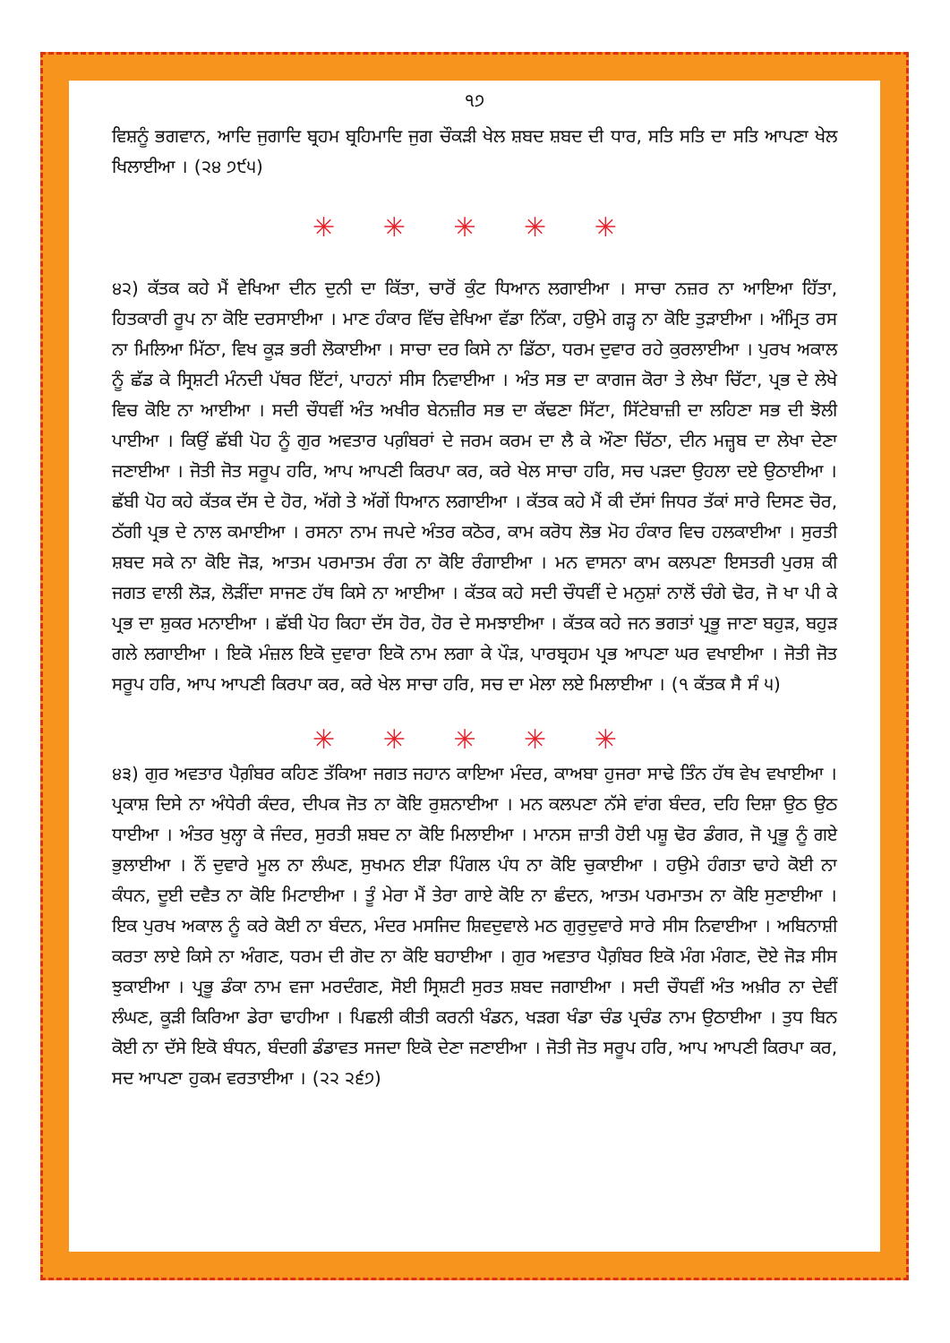੧੭
ਵਿਸ਼ਨੂੰ ਭਗਵਾਨ, ਆਦਿ ਜੁਗਾਦਿ ਬ੍ਰਹਮ ਬ੍ਰਹਿਮਾਦਿ ਜੁਗ ਚੌਕੜੀ ਖੇਲ ਸ਼ਬਦ ਸ਼ਬਦ ਦੀ ਧਾਰ, ਸਤਿ ਸਤਿ ਦਾ ਸਤਿ ਆਪਣਾ ਖੇਲ ਖਿਲਾਈਆ । (੨੪ ੭੯੫)
✳ ✳ ✳ ✳ ✳
੪੨) ਕੱਤਕ ਕਹੇ ਮੈਂ ਵੇਖਿਆ ਦੀਨ ਦੁਨੀ ਦਾ ਕਿੱਤਾ, ਚਾਰੋਂ ਕੁੰਟ ਧਿਆਨ ਲਗਾਈਆ । ਸਾਚਾ ਨਜ਼ਰ ਨਾ ਆਇਆ ਹਿੱਤਾ, ਹਿਤਕਾਰੀ ਰੂਪ ਨਾ ਕੋਇ ਦਰਸਾਈਆ । ਮਾਣ ਹੰਕਾਰ ਵਿੱਚ ਵੇਖਿਆ ਵੱਡਾ ਨਿੱਕਾ, ਹਉਮੇ ਗੜ੍ਹ ਨਾ ਕੋਇ ਤੁੜਾਈਆ । ਅੰਮ੍ਰਿਤ ਰਸ ਨਾ ਮਿਲਿਆ ਮਿੱਠਾ, ਵਿਖ ਕੂੜ ਭਰੀ ਲੋਕਾਈਆ । ਸਾਚਾ ਦਰ ਕਿਸੇ ਨਾ ਡਿੱਠਾ, ਧਰਮ ਦੁਵਾਰ ਰਹੇ ਕੁਰਲਾਈਆ । ਪੁਰਖ ਅਕਾਲ ਨੂੰ ਛੱਡ ਕੇ ਸ੍ਰਿਸ਼ਟੀ ਮੰਨਦੀ ਪੱਥਰ ਇੱਟਾਂ, ਪਾਹਨਾਂ ਸੀਸ ਨਿਵਾਈਆ । ਅੰਤ ਸਭ ਦਾ ਕਾਗਜ ਕੋਰਾ ਤੇ ਲੇਖਾ ਚਿੱਟਾ, ਪ੍ਰਭ ਦੇ ਲੇਖੇ ਵਿਚ ਕੋਇ ਨਾ ਆਈਆ । ਸਦੀ ਚੌਧਵੀਂ ਅੰਤ ਅਖੀਰ ਬੇਨਜ਼ੀਰ ਸਭ ਦਾ ਕੱਢਣਾ ਸਿੱਟਾ, ਸਿੱਟੇਬਾਜ਼ੀ ਦਾ ਲਹਿਣਾ ਸਭ ਦੀ ਝੋਲੀ ਪਾਈਆ । ਕਿਉਂ ਛੱਬੀ ਪੋਹ ਨੂੰ ਗੁਰ ਅਵਤਾਰ ਪਗ਼ੰਬਰਾਂ ਦੇ ਜਰਮ ਕਰਮ ਦਾ ਲੈ ਕੇ ਔਣਾ ਚਿੱਠਾ, ਦੀਨ ਮਜ਼੍ਹਬ ਦਾ ਲੇਖਾ ਦੇਣਾ ਜਣਾਈਆ । ਜੋਤੀ ਜੋਤ ਸਰੂਪ ਹਰਿ, ਆਪ ਆਪਣੀ ਕਿਰਪਾ ਕਰ, ਕਰੇ ਖੇਲ ਸਾਚਾ ਹਰਿ, ਸਚ ਪੜਦਾ ਉਹਲਾ ਦਏ ਉਠਾਈਆ । ਛੱਬੀ ਪੋਹ ਕਹੇ ਕੱਤਕ ਦੱਸ ਦੇ ਹੋਰ, ਅੱਗੇ ਤੇ ਅੱਗੇਂ ਧਿਆਨ ਲਗਾਈਆ । ਕੱਤਕ ਕਹੇ ਮੈਂ ਕੀ ਦੱਸਾਂ ਜਿਧਰ ਤੱਕਾਂ ਸਾਰੇ ਦਿਸਣ ਚੋਰ, ਠੱਗੀ ਪ੍ਰਭ ਦੇ ਨਾਲ ਕਮਾਈਆ । ਰਸਨਾ ਨਾਮ ਜਪਦੇ ਅੰਤਰ ਕਠੋਰ, ਕਾਮ ਕਰੋਧ ਲੋਭ ਮੋਹ ਹੰਕਾਰ ਵਿਚ ਹਲਕਾਈਆ । ਸੁਰਤੀ ਸ਼ਬਦ ਸਕੇ ਨਾ ਕੋਇ ਜੋੜ, ਆਤਮ ਪਰਮਾਤਮ ਰੰਗ ਨਾ ਕੋਇ ਰੰਗਾਈਆ । ਮਨ ਵਾਸਨਾ ਕਾਮ ਕਲਪਣਾ ਇਸਤਰੀ ਪੁਰਸ਼ ਕੀ ਜਗਤ ਵਾਲੀ ਲੋੜ, ਲੋੜੀਂਦਾ ਸਾਜਣ ਹੱਥ ਕਿਸੇ ਨਾ ਆਈਆ । ਕੱਤਕ ਕਹੇ ਸਦੀ ਚੌਧਵੀਂ ਦੇ ਮਨੁਸ਼ਾਂ ਨਾਲੋਂ ਚੰਗੇ ਢੋਰ, ਜੋ ਖਾ ਪੀ ਕੇ ਪ੍ਰਭ ਦਾ ਸ਼ੁਕਰ ਮਨਾਈਆ । ਛੱਬੀ ਪੋਹ ਕਿਹਾ ਦੱਸ ਹੋਰ, ਹੋਰ ਦੇ ਸਮਝਾਈਆ । ਕੱਤਕ ਕਹੇ ਜਨ ਭਗਤਾਂ ਪ੍ਰਭੂ ਜਾਣਾ ਬਹੁੜ, ਬਹੁੜ ਗਲੇ ਲਗਾਈਆ । ਇਕੋ ਮੰਜ਼ਲ ਇਕੋ ਦੁਵਾਰਾ ਇਕੋ ਨਾਮ ਲਗਾ ਕੇ ਪੌੜ, ਪਾਰਬ੍ਰਹਮ ਪ੍ਰਭ ਆਪਣਾ ਘਰ ਵਖਾਈਆ । ਜੋਤੀ ਜੋਤ ਸਰੂਪ ਹਰਿ, ਆਪ ਆਪਣੀ ਕਿਰਪਾ ਕਰ, ਕਰੇ ਖੇਲ ਸਾਚਾ ਹਰਿ, ਸਚ ਦਾ ਮੇਲਾ ਲਏ ਮਿਲਾਈਆ । (੧ ਕੱਤਕ ਸੈ ਸੰ ੫)
✳ ✳ ✳ ✳ ✳
੪੩) ਗੁਰ ਅਵਤਾਰ ਪੈਗ਼ੰਬਰ ਕਹਿਣ ਤੱਕਿਆ ਜਗਤ ਜਹਾਨ ਕਾਇਆ ਮੰਦਰ, ਕਾਅਬਾ ਹੁਜਰਾ ਸਾਢੇ ਤਿੰਨ ਹੱਥ ਵੇਖ ਵਖਾਈਆ । ਪ੍ਰਕਾਸ਼ ਦਿਸੇ ਨਾ ਅੰਧੇਰੀ ਕੰਦਰ, ਦੀਪਕ ਜੋਤ ਨਾ ਕੋਇ ਰੁਸ਼ਨਾਈਆ । ਮਨ ਕਲਪਣਾ ਨੱਸੇ ਵਾਂਗ ਬੰਦਰ, ਦਹਿ ਦਿਸ਼ਾ ਉਠ ਉਠ ਧਾਈਆ । ਅੰਤਰ ਖੁਲ੍ਹਾ ਕੇ ਜੰਦਰ, ਸੁਰਤੀ ਸ਼ਬਦ ਨਾ ਕੋਇ ਮਿਲਾਈਆ । ਮਾਨਸ ਜ਼ਾਤੀ ਹੋਈ ਪਸ਼ੂ ਢੋਰ ਡੰਗਰ, ਜੋ ਪ੍ਰਭੂ ਨੂੰ ਗਏ ਭੁਲਾਈਆ । ਨੌਂ ਦੁਵਾਰੇ ਮੂਲ ਨਾ ਲੰਘਣ, ਸੁਖਮਨ ਈੜਾ ਪਿੰਗਲ ਪੰਧ ਨਾ ਕੋਇ ਚੁਕਾਈਆ । ਹਉਮੇ ਹੰਗਤਾ ਢਾਹੇ ਕੋਈ ਨਾ ਕੰਧਨ, ਦੂਈ ਦਵੈਤ ਨਾ ਕੋਇ ਮਿਟਾਈਆ । ਤੂੰ ਮੇਰਾ ਮੈਂ ਤੇਰਾ ਗਾਏ ਕੋਇ ਨਾ ਛੰਦਨ, ਆਤਮ ਪਰਮਾਤਮ ਨਾ ਕੋਇ ਸੁਣਾਈਆ । ਇਕ ਪੁਰਖ ਅਕਾਲ ਨੂੰ ਕਰੇ ਕੋਈ ਨਾ ਬੰਦਨ, ਮੰਦਰ ਮਸਜਿਦ ਸ਼ਿਵਦੁਵਾਲੇ ਮਠ ਗੁਰੁਦੁਵਾਰੇ ਸਾਰੇ ਸੀਸ ਨਿਵਾਈਆ । ਅਬਿਨਾਸ਼ੀ ਕਰਤਾ ਲਾਏ ਕਿਸੇ ਨਾ ਅੰਗਣ, ਧਰਮ ਦੀ ਗੋਦ ਨਾ ਕੋਇ ਬਹਾਈਆ । ਗੁਰ ਅਵਤਾਰ ਪੈਗ਼ੰਬਰ ਇਕੋ ਮੰਗ ਮੰਗਣ, ਦੋਏ ਜੋੜ ਸੀਸ ਝੁਕਾਈਆ । ਪ੍ਰਭੂ ਡੰਕਾ ਨਾਮ ਵਜਾ ਮਰਦੰਗਣ, ਸੋਈ ਸ੍ਰਿਸ਼ਟੀ ਸੁਰਤ ਸ਼ਬਦ ਜਗਾਈਆ । ਸਦੀ ਚੌਧਵੀਂ ਅੰਤ ਅਖ਼ੀਰ ਨਾ ਦੇਵੀਂ ਲੰਘਣ, ਕੂੜੀ ਕਿਰਿਆ ਡੇਰਾ ਢਾਹੀਆ । ਪਿਛਲੀ ਕੀਤੀ ਕਰਨੀ ਖੰਡਨ, ਖੜਗ ਖੰਡਾ ਚੰਡ ਪ੍ਰਚੰਡ ਨਾਮ ਉਠਾਈਆ । ਤੁਧ ਬਿਨ ਕੋਈ ਨਾ ਦੱਸੇ ਇਕੋ ਬੰਧਨ, ਬੰਦਗੀ ਡੰਡਾਵਤ ਸਜਦਾ ਇਕੋ ਦੇਣਾ ਜਣਾਈਆ । ਜੋਤੀ ਜੋਤ ਸਰੂਪ ਹਰਿ, ਆਪ ਆਪਣੀ ਕਿਰਪਾ ਕਰ, ਸਦ ਆਪਣਾ ਹੁਕਮ ਵਰਤਾਈਆ । (੨੨ ੨੬੭)